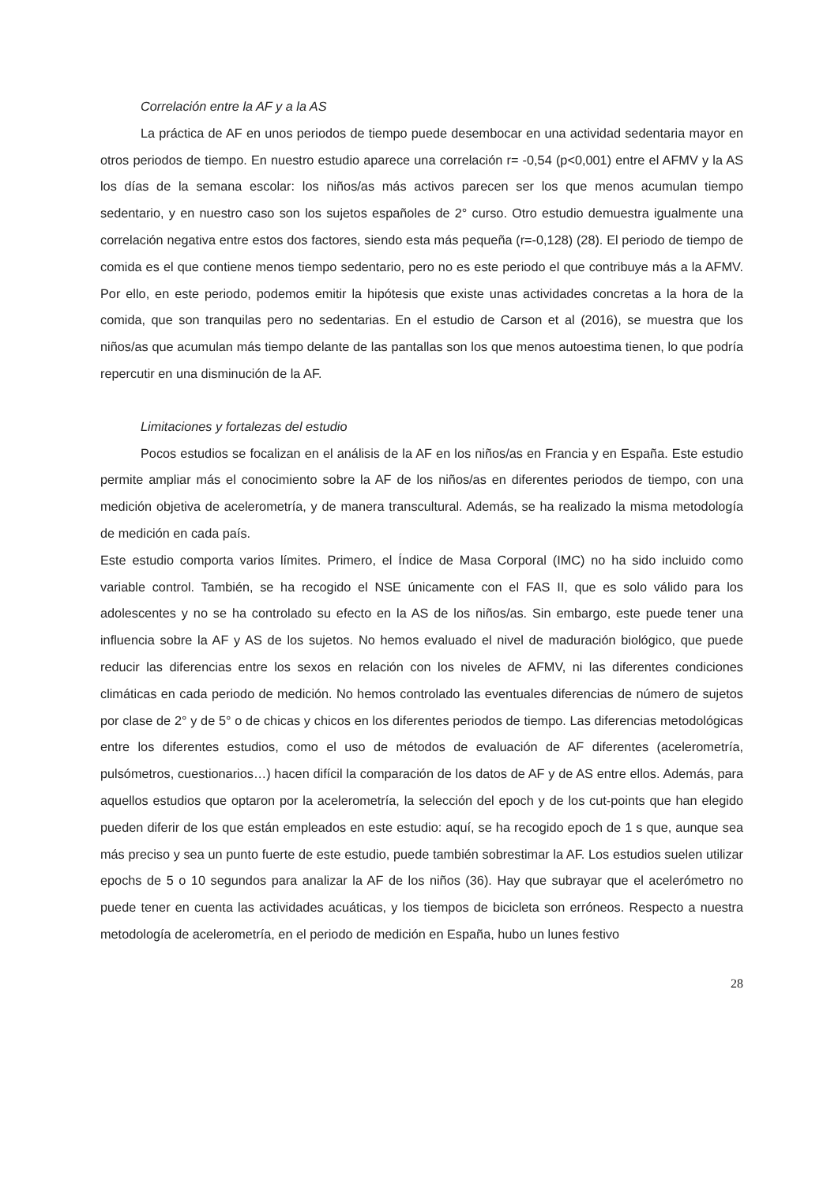Correlación entre la AF y a la AS
La práctica de AF en unos periodos de tiempo puede desembocar en una actividad sedentaria mayor en otros periodos de tiempo. En nuestro estudio aparece una correlación r= -0,54 (p<0,001) entre el AFMV y la AS los días de la semana escolar: los niños/as más activos parecen ser los que menos acumulan tiempo sedentario, y en nuestro caso son los sujetos españoles de 2° curso. Otro estudio demuestra igualmente una correlación negativa entre estos dos factores, siendo esta más pequeña (r=-0,128) (28). El periodo de tiempo de comida es el que contiene menos tiempo sedentario, pero no es este periodo el que contribuye más a la AFMV. Por ello, en este periodo, podemos emitir la hipótesis que existe unas actividades concretas a la hora de la comida, que son tranquilas pero no sedentarias. En el estudio de Carson et al (2016), se muestra que los niños/as que acumulan más tiempo delante de las pantallas son los que menos autoestima tienen, lo que podría repercutir en una disminución de la AF.
Limitaciones y fortalezas del estudio
Pocos estudios se focalizan en el análisis de la AF en los niños/as en Francia y en España. Este estudio permite ampliar más el conocimiento sobre la AF de los niños/as en diferentes periodos de tiempo, con una medición objetiva de acelerometría, y de manera transcultural. Además, se ha realizado la misma metodología de medición en cada país.
Este estudio comporta varios límites. Primero, el Índice de Masa Corporal (IMC) no ha sido incluido como variable control. También, se ha recogido el NSE únicamente con el FAS II, que es solo válido para los adolescentes y no se ha controlado su efecto en la AS de los niños/as. Sin embargo, este puede tener una influencia sobre la AF y AS de los sujetos. No hemos evaluado el nivel de maduración biológico, que puede reducir las diferencias entre los sexos en relación con los niveles de AFMV, ni las diferentes condiciones climáticas en cada periodo de medición. No hemos controlado las eventuales diferencias de número de sujetos por clase de 2° y de 5° o de chicas y chicos en los diferentes periodos de tiempo. Las diferencias metodológicas entre los diferentes estudios, como el uso de métodos de evaluación de AF diferentes (acelerometría, pulsómetros, cuestionarios…) hacen difícil la comparación de los datos de AF y de AS entre ellos. Además, para aquellos estudios que optaron por la acelerometría, la selección del epoch y de los cut-points que han elegido pueden diferir de los que están empleados en este estudio: aquí, se ha recogido epoch de 1 s que, aunque sea más preciso y sea un punto fuerte de este estudio, puede también sobrestimar la AF. Los estudios suelen utilizar epochs de 5 o 10 segundos para analizar la AF de los niños (36). Hay que subrayar que el acelerómetro no puede tener en cuenta las actividades acuáticas, y los tiempos de bicicleta son erróneos. Respecto a nuestra metodología de acelerometría, en el periodo de medición en España, hubo un lunes festivo
28